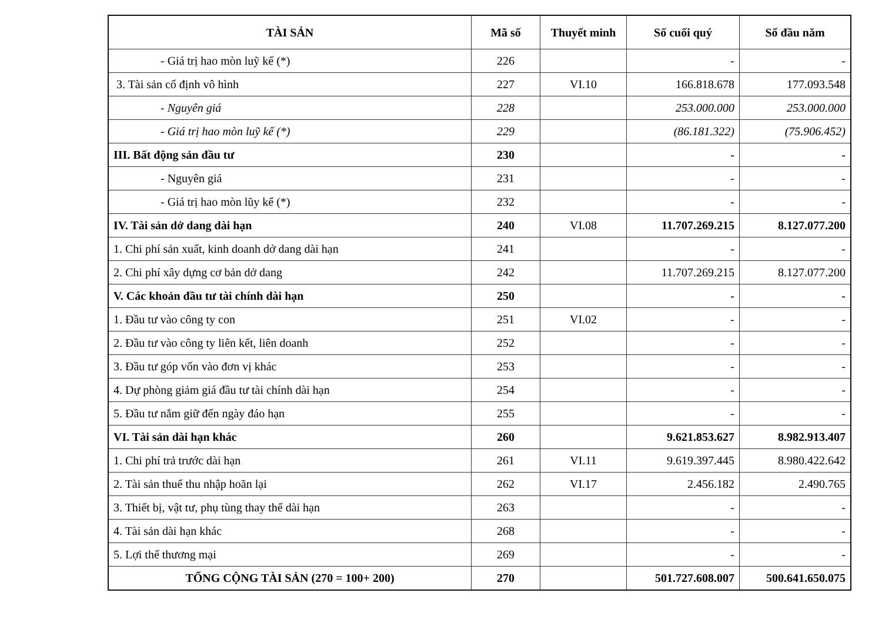| TÀI SẢN | Mã số | Thuyết minh | Số cuối quý | Số đầu năm |
| --- | --- | --- | --- | --- |
| - Giá trị hao mòn luỹ kế (*) | 226 | | - | - |
| 3. Tài sản cố định vô hình | 227 | VI.10 | 166.818.678 | 177.093.548 |
| - Nguyên giá | 228 | | 253.000.000 | 253.000.000 |
| - Giá trị hao mòn luỹ kế (*) | 229 | | (86.181.322) | (75.906.452) |
| III. Bất động sản đầu tư | 230 | | - | - |
| - Nguyên giá | 231 | | - | - |
| - Giá trị hao mòn lũy kế (*) | 232 | | - | - |
| IV. Tài sản dở dang dài hạn | 240 | VI.08 | 11.707.269.215 | 8.127.077.200 |
| 1. Chi phí sản xuất, kinh doanh dở dang dài hạn | 241 | | - | - |
| 2. Chi phí xây dựng cơ bản dở dang | 242 | | 11.707.269.215 | 8.127.077.200 |
| V. Các khoản đầu tư tài chính dài hạn | 250 | | - | - |
| 1. Đầu tư vào công ty con | 251 | VI.02 | - | - |
| 2. Đầu tư vào công ty liên kết, liên doanh | 252 | | - | - |
| 3. Đầu tư góp vốn vào đơn vị khác | 253 | | - | - |
| 4. Dự phòng giảm giá đầu tư tài chính dài hạn | 254 | | - | - |
| 5. Đầu tư nắm giữ đến ngày đáo hạn | 255 | | - | - |
| VI. Tài sản dài hạn khác | 260 | | 9.621.853.627 | 8.982.913.407 |
| 1. Chi phí trả trước dài hạn | 261 | VI.11 | 9.619.397.445 | 8.980.422.642 |
| 2. Tài sản thuế thu nhập hoãn lại | 262 | VI.17 | 2.456.182 | 2.490.765 |
| 3. Thiết bị, vật tư, phụ tùng thay thế dài hạn | 263 | | - | - |
| 4. Tài sản dài hạn khác | 268 | | - | - |
| 5. Lợi thế thương mại | 269 | | - | - |
| TỔNG CỘNG TÀI SẢN (270 = 100+ 200) | 270 | | 501.727.608.007 | 500.641.650.075 |